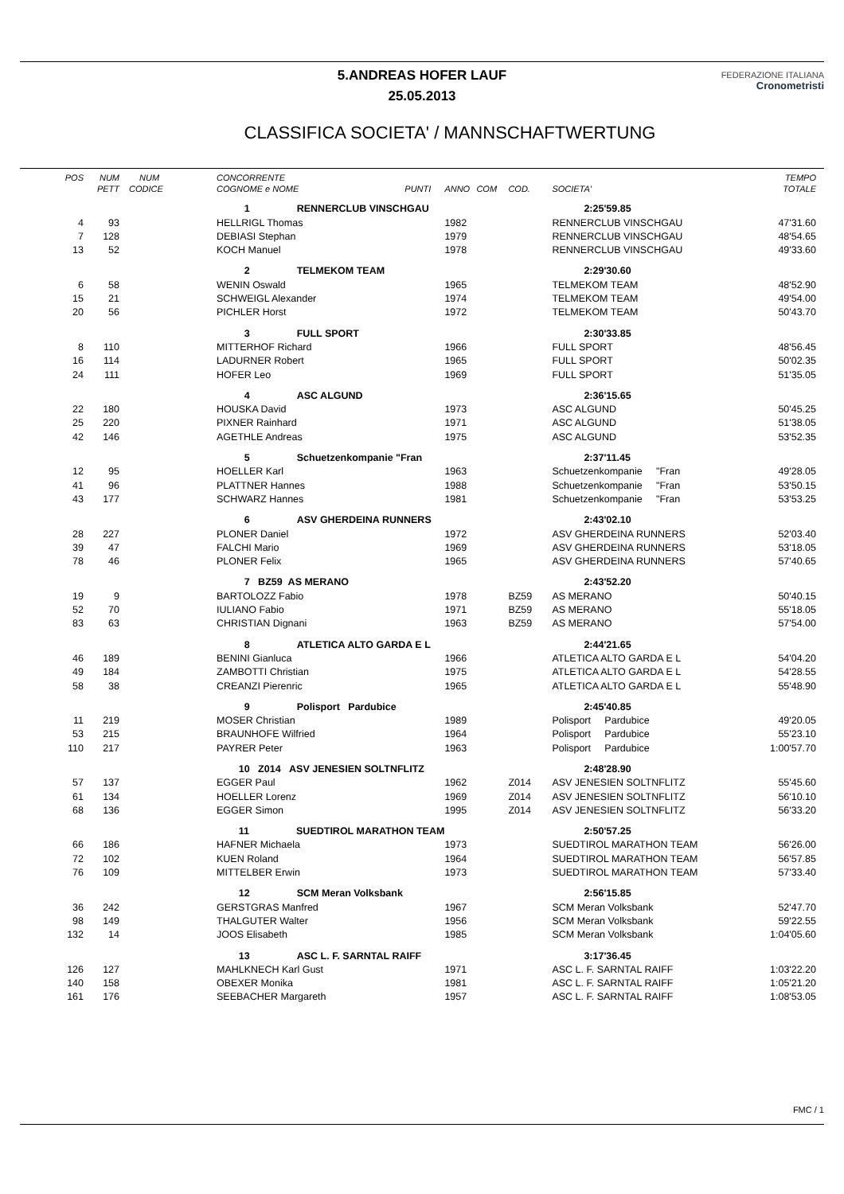5.ANDREAS HOFER LAUF
25.05.2013
FEDERAZIONE ITALIANA
Cronometristi
CLASSIFICA SOCIETA' / MANNSCHAFTWERTUNG
| POS | NUM | NUM | CONCORRENTE | | | | | | TEMPO |
| --- | --- | --- | --- | --- | --- | --- | --- | --- | --- |
| | PETT | CODICE | COGNOME e NOME PUNTI | ANNO | COM | COD. | SOCIETA' | | TOTALE |
| | | | 1 RENNERCLUB VINSCHGAU | | | | 2:25'59.85 | | |
| 4 | 93 | | HELLRIGL Thomas | 1982 | | | RENNERCLUB VINSCHGAU | | 47'31.60 |
| 7 | 128 | | DEBIASI Stephan | 1979 | | | RENNERCLUB VINSCHGAU | | 48'54.65 |
| 13 | 52 | | KOCH Manuel | 1978 | | | RENNERCLUB VINSCHGAU | | 49'33.60 |
| | | | 2 TELMEKOM TEAM | | | | 2:29'30.60 | | |
| 6 | 58 | | WENIN Oswald | 1965 | | | TELMEKOM TEAM | | 48'52.90 |
| 15 | 21 | | SCHWEIGL Alexander | 1974 | | | TELMEKOM TEAM | | 49'54.00 |
| 20 | 56 | | PICHLER Horst | 1972 | | | TELMEKOM TEAM | | 50'43.70 |
| | | | 3 FULL SPORT | | | | 2:30'33.85 | | |
| 8 | 110 | | MITTERHOF Richard | 1966 | | | FULL SPORT | | 48'56.45 |
| 16 | 114 | | LADURNER Robert | 1965 | | | FULL SPORT | | 50'02.35 |
| 24 | 111 | | HOFER Leo | 1969 | | | FULL SPORT | | 51'35.05 |
| | | | 4 ASC ALGUND | | | | 2:36'15.65 | | |
| 22 | 180 | | HOUSKA David | 1973 | | | ASC ALGUND | | 50'45.25 |
| 25 | 220 | | PIXNER Rainhard | 1971 | | | ASC ALGUND | | 51'38.05 |
| 42 | 146 | | AGETHLE Andreas | 1975 | | | ASC ALGUND | | 53'52.35 |
| | | | 5 Schuetzenkompanie "Fran | | | | 2:37'11.45 | | |
| 12 | 95 | | HOELLER Karl | 1963 | | | Schuetzenkompanie "Fran | | 49'28.05 |
| 41 | 96 | | PLATTNER Hannes | 1988 | | | Schuetzenkompanie "Fran | | 53'50.15 |
| 43 | 177 | | SCHWARZ Hannes | 1981 | | | Schuetzenkompanie "Fran | | 53'53.25 |
| | | | 6 ASV GHERDEINA RUNNERS | | | | 2:43'02.10 | | |
| 28 | 227 | | PLONER Daniel | 1972 | | | ASV GHERDEINA RUNNERS | | 52'03.40 |
| 39 | 47 | | FALCHI Mario | 1969 | | | ASV GHERDEINA RUNNERS | | 53'18.05 |
| 78 | 46 | | PLONER Felix | 1965 | | | ASV GHERDEINA RUNNERS | | 57'40.65 |
| | | | 7 BZ59 AS MERANO | | | | 2:43'52.20 | | |
| 19 | 9 | | BARTOLOZZ Fabio | 1978 | | BZ59 | AS MERANO | | 50'40.15 |
| 52 | 70 | | IULIANO Fabio | 1971 | | BZ59 | AS MERANO | | 55'18.05 |
| 83 | 63 | | CHRISTIAN Dignani | 1963 | | BZ59 | AS MERANO | | 57'54.00 |
| | | | 8 ATLETICA ALTO GARDA E L | | | | 2:44'21.65 | | |
| 46 | 189 | | BENINI Gianluca | 1966 | | | ATLETICA ALTO GARDA E L | | 54'04.20 |
| 49 | 184 | | ZAMBOTTI Christian | 1975 | | | ATLETICA ALTO GARDA E L | | 54'28.55 |
| 58 | 38 | | CREANZI Pierenric | 1965 | | | ATLETICA ALTO GARDA E L | | 55'48.90 |
| | | | 9 Polisport Pardubice | | | | 2:45'40.85 | | |
| 11 | 219 | | MOSER Christian | 1989 | | | Polisport Pardubice | | 49'20.05 |
| 53 | 215 | | BRAUNHOFE Wilfried | 1964 | | | Polisport Pardubice | | 55'23.10 |
| 110 | 217 | | PAYRER Peter | 1963 | | | Polisport Pardubice | | 1:00'57.70 |
| | | | 10 Z014 ASV JENESIEN SOLTNFLITZ | | | | 2:48'28.90 | | |
| 57 | 137 | | EGGER Paul | 1962 | | Z014 | ASV JENESIEN SOLTNFLITZ | | 55'45.60 |
| 61 | 134 | | HOELLER Lorenz | 1969 | | Z014 | ASV JENESIEN SOLTNFLITZ | | 56'10.10 |
| 68 | 136 | | EGGER Simon | 1995 | | Z014 | ASV JENESIEN SOLTNFLITZ | | 56'33.20 |
| | | | 11 SUEDTIROL MARATHON TEAM | | | | 2:50'57.25 | | |
| 66 | 186 | | HAFNER Michaela | 1973 | | | SUEDTIROL MARATHON TEAM | | 56'26.00 |
| 72 | 102 | | KUEN Roland | 1964 | | | SUEDTIROL MARATHON TEAM | | 56'57.85 |
| 76 | 109 | | MITTELBER Erwin | 1973 | | | SUEDTIROL MARATHON TEAM | | 57'33.40 |
| | | | 12 SCM Meran Volksbank | | | | 2:56'15.85 | | |
| 36 | 242 | | GERSTGRAS Manfred | 1967 | | | SCM Meran Volksbank | | 52'47.70 |
| 98 | 149 | | THALGUTER Walter | 1956 | | | SCM Meran Volksbank | | 59'22.55 |
| 132 | 14 | | JOOS Elisabeth | 1985 | | | SCM Meran Volksbank | | 1:04'05.60 |
| | | | 13 ASC L. F. SARNTAL RAIFF | | | | 3:17'36.45 | | |
| 126 | 127 | | MAHLKNECH Karl Gust | 1971 | | | ASC L. F. SARNTAL RAIFF | | 1:03'22.20 |
| 140 | 158 | | OBEXER Monika | 1981 | | | ASC L. F. SARNTAL RAIFF | | 1:05'21.20 |
| 161 | 176 | | SEEBACHER Margareth | 1957 | | | ASC L. F. SARNTAL RAIFF | | 1:08'53.05 |
FMC / 1